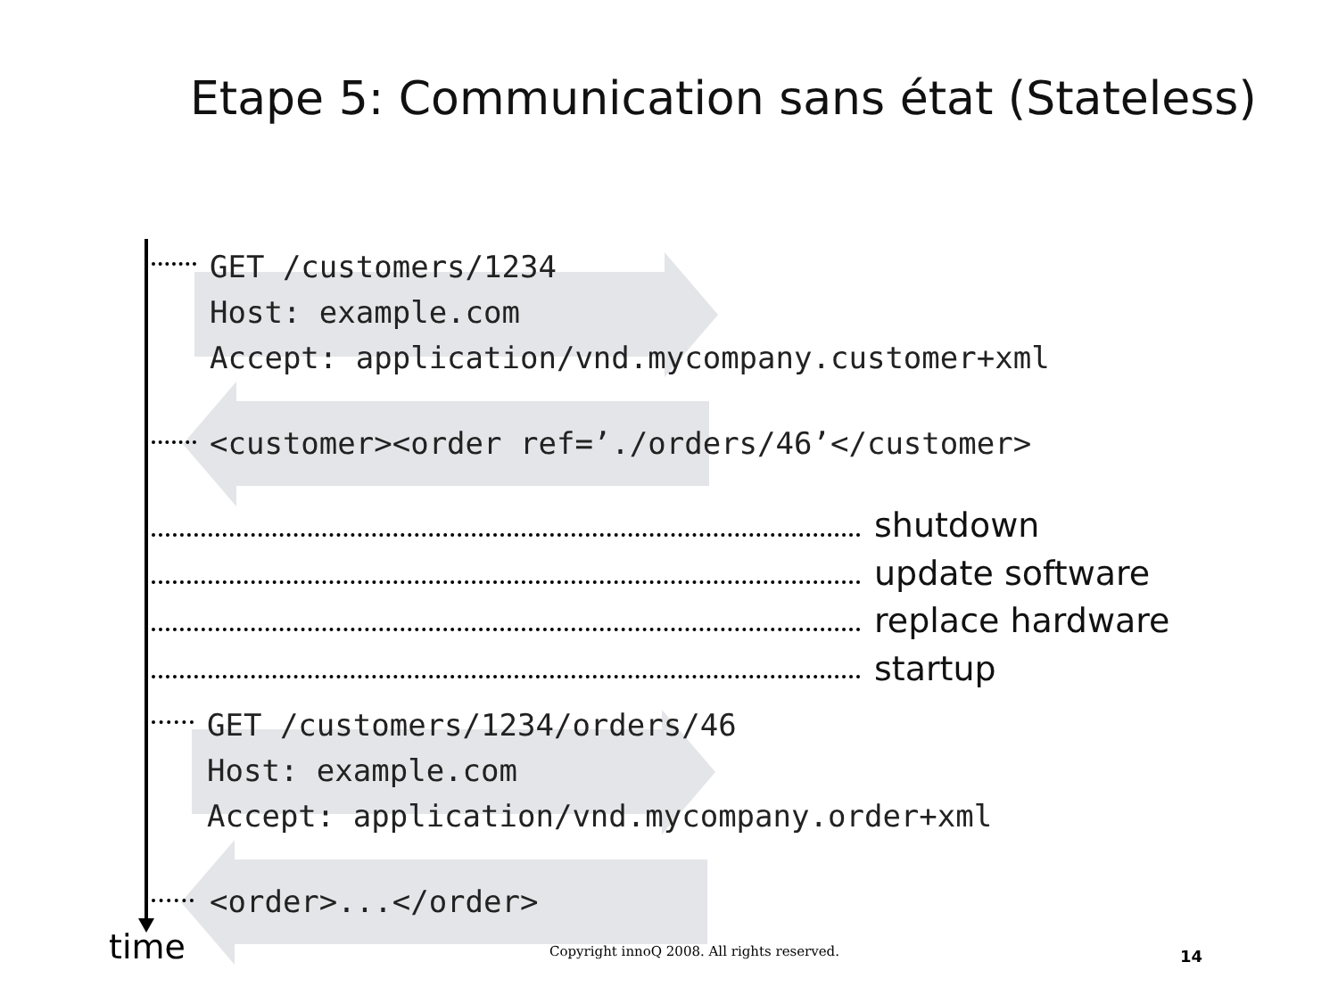Etape 5: Communication sans état (Stateless)
GET /customers/1234 Host: example.com Accept: application/vnd.mycompany.customer+xml
<customer><order ref=’./orders/46’</customer>
shutdown
update software
replace hardware
startup
GET /customers/1234/orders/46 Host: example.com Accept: application/vnd.mycompany.order+xml
<order>...</order>
time
Copyright innoQ 2008. All rights reserved.
14